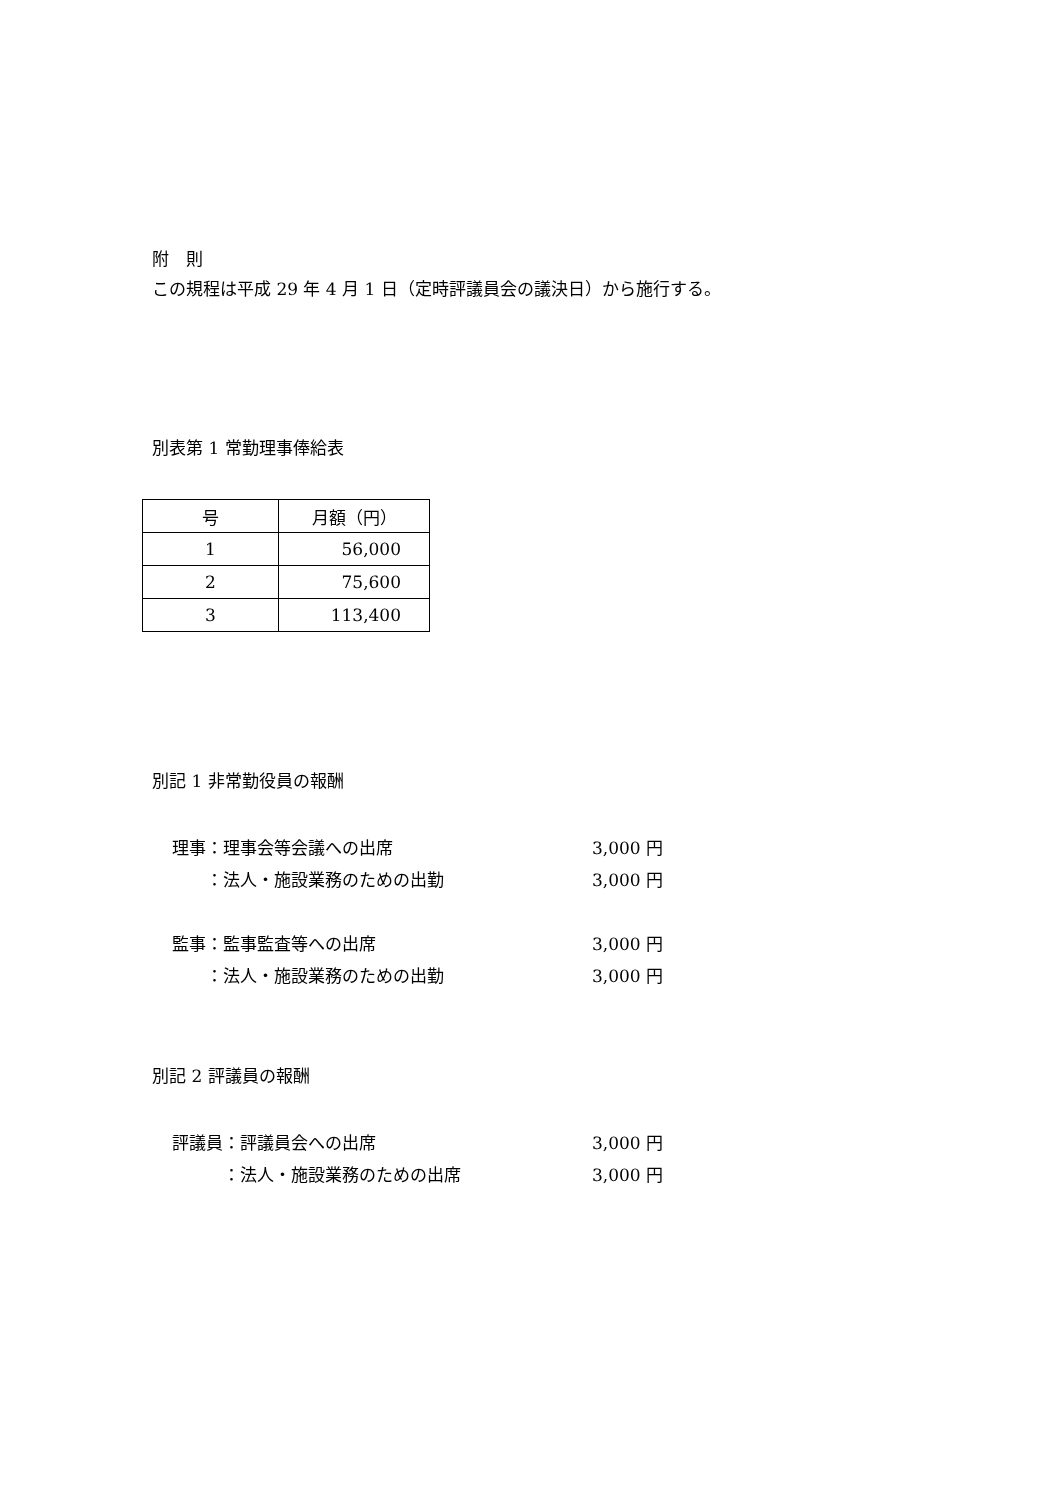附　則
この規程は平成 29 年 4 月 1 日（定時評議員会の議決日）から施行する。
別表第 1 常勤理事俸給表
| 号 | 月額（円） |
| 1 | 56,000 |
| 2 | 75,600 |
| 3 | 113,400 |
別記 1 非常勤役員の報酬
理事：理事会等会議への出席 3,000 円
　　：法人・施設業務のための出勤 3,000 円
監事：監事監査等への出席 3,000 円
　　：法人・施設業務のための出勤 3,000 円
別記 2 評議員の報酬
評議員：評議員会への出席 3,000 円
　　　：法人・施設業務のための出席 3,000 円